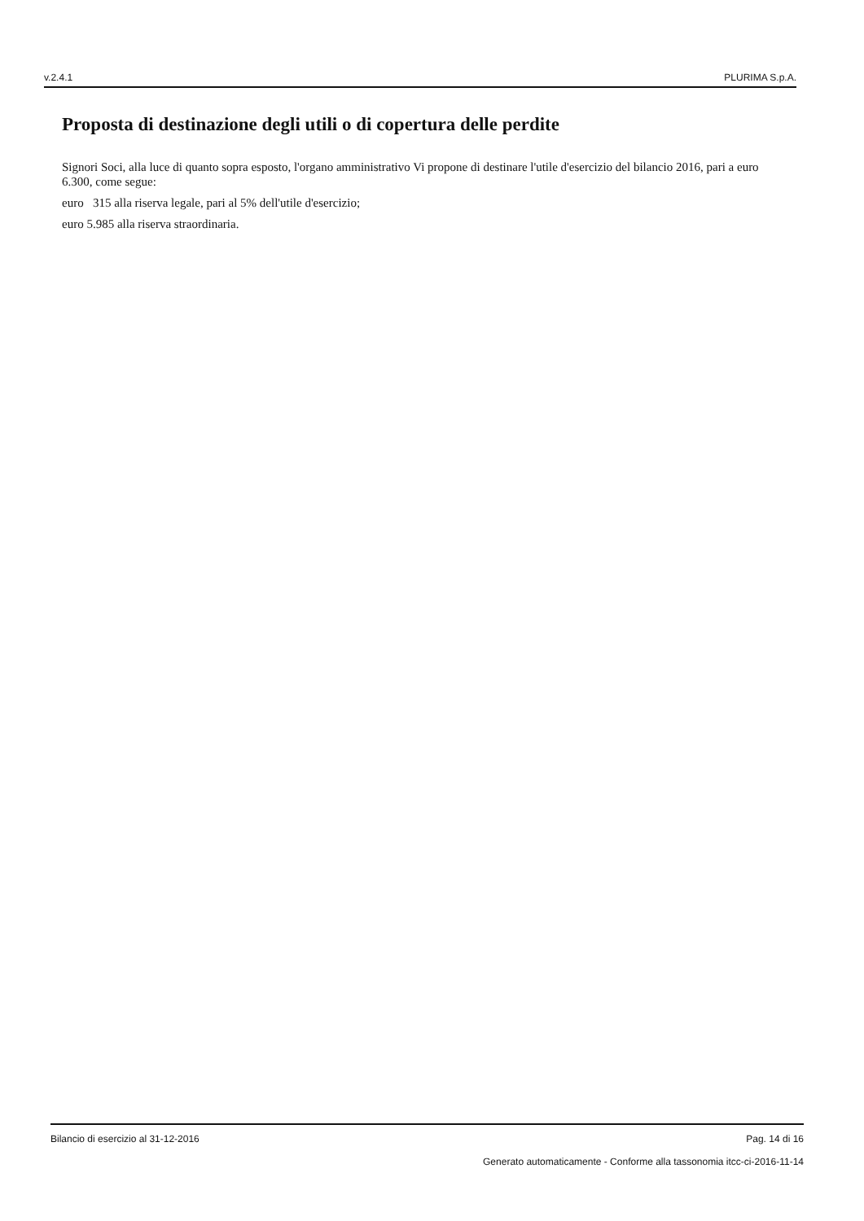v.2.4.1 PLURIMA S.p.A.
Proposta di destinazione degli utili o di copertura delle perdite
Signori Soci, alla luce di quanto sopra esposto, l'organo amministrativo Vi propone di destinare l'utile d'esercizio del bilancio 2016, pari a euro 6.300, come segue:
euro 315 alla riserva legale, pari al 5% dell'utile d'esercizio;
euro 5.985 alla riserva straordinaria.
Bilancio di esercizio al 31-12-2016 Pag. 14 di 16
Generato automaticamente - Conforme alla tassonomia itcc-ci-2016-11-14